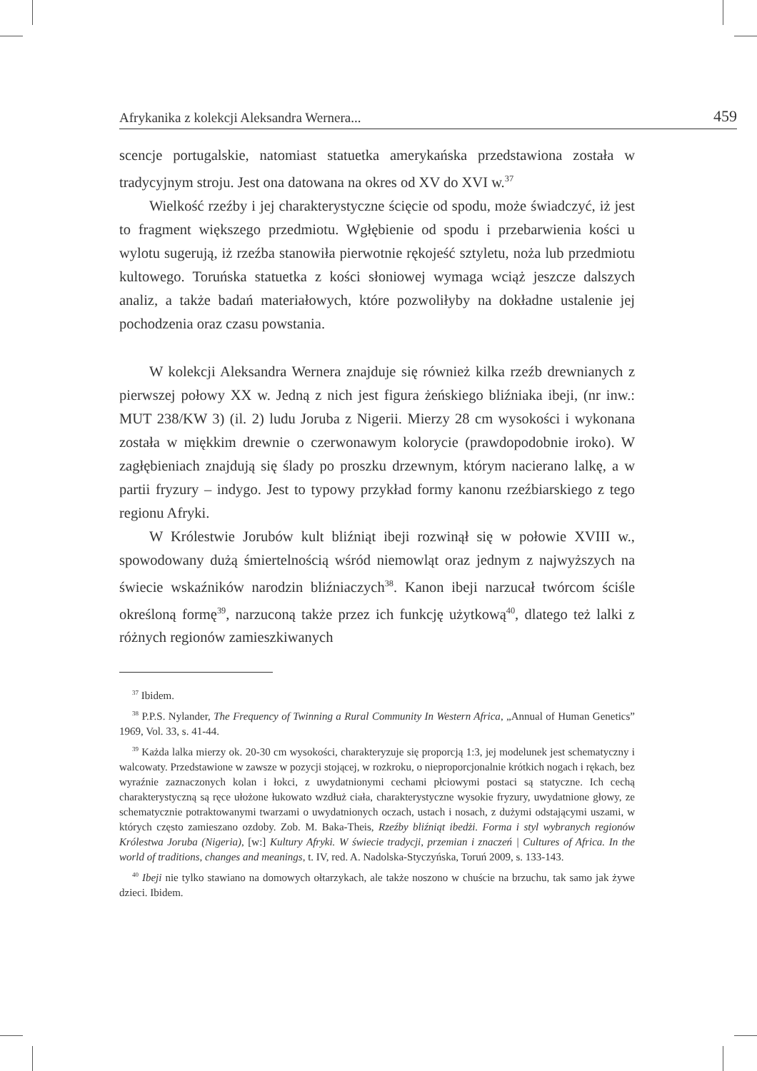Afrykanika z kolekcji Aleksandra Wernera... 459
scencje portugalskie, natomiast statuetka amerykańska przedstawiona została w tradycyjnym stroju. Jest ona datowana na okres od XV do XVI w.<sup>37</sup>
Wielkość rzeźby i jej charakterystyczne ścięcie od spodu, może świadczyć, iż jest to fragment większego przedmiotu. Wgłębienie od spodu i przebarwienia kości u wylotu sugerują, iż rzeźba stanowiła pierwotnie rękojeść sztyletu, noża lub przedmiotu kultowego. Toruńska statuetka z kości słoniowej wymaga wciąż jeszcze dalszych analiz, a także badań materiałowych, które pozwoliłyby na dokładne ustalenie jej pochodzenia oraz czasu powstania.
W kolekcji Aleksandra Wernera znajduje się również kilka rzeźb drewnianych z pierwszej połowy XX w. Jedną z nich jest figura żeńskiego bliźniaka ibeji, (nr inw.: MUT 238/KW 3) (il. 2) ludu Joruba z Nigerii. Mierzy 28 cm wysokości i wykonana została w miękkim drewnie o czerwonawym kolorycie (prawdopodobnie iroko). W zagłębieniach znajdują się ślady po proszku drzewnym, którym nacierano lalkę, a w partii fryzury – indygo. Jest to typowy przykład formy kanonu rzeźbiarskiego z tego regionu Afryki.
W Królestwie Jorubów kult bliźniąt ibeji rozwinął się w połowie XVIII w., spowodowany dużą śmiertelnością wśród niemowląt oraz jednym z najwyższych na świecie wskaźników narodzin bliźniaczych<sup>38</sup>. Kanon ibeji narzucał twórcom ściśle określoną formę<sup>39</sup>, narzuconą także przez ich funkcję użytkową<sup>40</sup>, dlatego też lalki z różnych regionów zamieszkiwanych
<sup>37</sup> Ibidem.
<sup>38</sup> P.P.S. Nylander, The Frequency of Twinning a Rural Community In Western Africa, „Annual of Human Genetics” 1969, Vol. 33, s. 41-44.
<sup>39</sup> Każda lalka mierzy ok. 20-30 cm wysokości, charakteryzuje się proporcją 1:3, jej modelunek jest schematyczny i walcowaty. Przedstawione w zawsze w pozycji stojącej, w rozkroku, o nieproporcjonalnie krótkich nogach i rękach, bez wyraźnie zaznaczonych kolan i łokci, z uwydatnionymi cechami płciowymi postaci są statyczne. Ich cechą charakterystyczną są ręce ułożone łukowato wzdłuż ciała, charakterystyczne wysokie fryzury, uwydatnione głowy, ze schematycznie potraktowanymi twarzami o uwydatnionych oczach, ustach i nosach, z dużymi odstającymi uszami, w których często zamieszano ozdoby. Zob. M. Baka-Theis, Rzeźby bliźniąt ibedżi. Forma i styl wybranych regionów Królestwa Joruba (Nigeria), [w:] Kultury Afryki. W świecie tradycji, przemian i znaczeń | Cultures of Africa. In the world of traditions, changes and meanings, t. IV, red. A. Nadolska-Styczyńska, Toruń 2009, s. 133-143.
<sup>40</sup> Ibeji nie tylko stawiano na domowych ołtarzykach, ale także noszono w chuście na brzuchu, tak samo jak żywe dzieci. Ibidem.